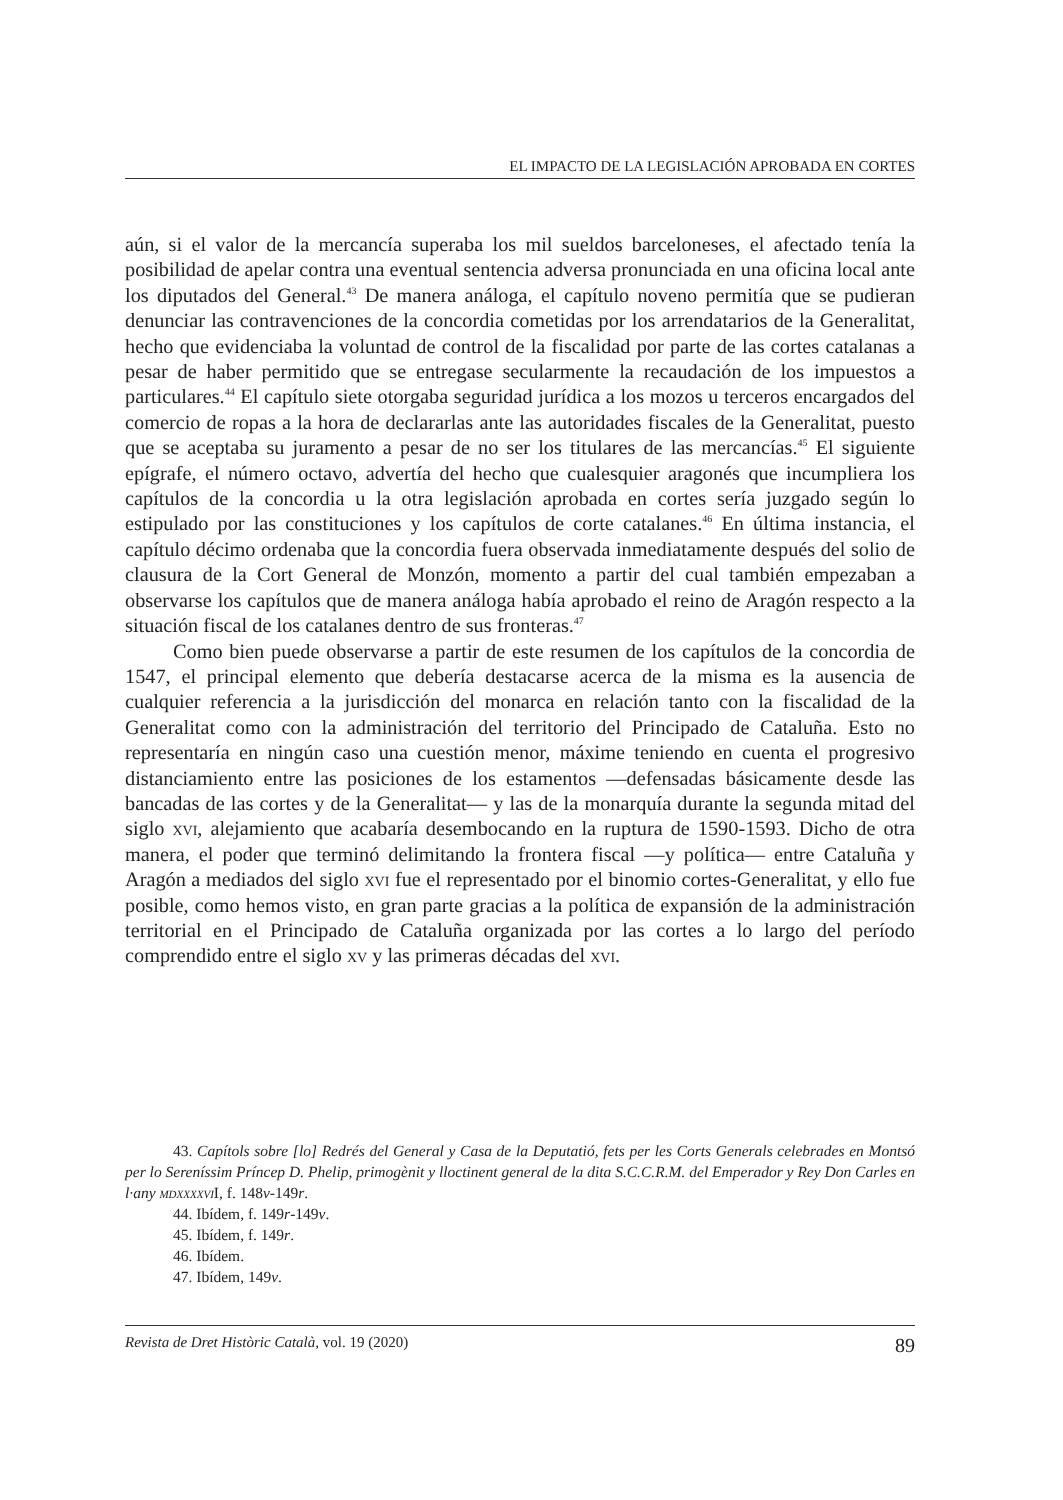EL IMPACTO DE LA LEGISLACIÓN APROBADA EN CORTES
aún, si el valor de la mercancía superaba los mil sueldos barceloneses, el afectado tenía la posibilidad de apelar contra una eventual sentencia adversa pronunciada en una oficina local ante los diputados del General.<sup>43</sup> De manera análoga, el capítulo noveno permitía que se pudieran denunciar las contravenciones de la concordia cometidas por los arrendatarios de la Generalitat, hecho que evidenciaba la voluntad de control de la fiscalidad por parte de las cortes catalanas a pesar de haber permitido que se entregase secularmente la recaudación de los impuestos a particulares.<sup>44</sup> El capítulo siete otorgaba seguridad jurídica a los mozos u terceros encargados del comercio de ropas a la hora de declararlas ante las autoridades fiscales de la Generalitat, puesto que se aceptaba su juramento a pesar de no ser los titulares de las mercancías.<sup>45</sup> El siguiente epígrafe, el número octavo, advertía del hecho que cualesquier aragonés que incumpliera los capítulos de la concordia u la otra legislación aprobada en cortes sería juzgado según lo estipulado por las constituciones y los capítulos de corte catalanes.<sup>46</sup> En última instancia, el capítulo décimo ordenaba que la concordia fuera observada inmediatamente después del solio de clausura de la Cort General de Monzón, momento a partir del cual también empezaban a observarse los capítulos que de manera análoga había aprobado el reino de Aragón respecto a la situación fiscal de los catalanes dentro de sus fronteras.<sup>47</sup>
Como bien puede observarse a partir de este resumen de los capítulos de la concordia de 1547, el principal elemento que debería destacarse acerca de la misma es la ausencia de cualquier referencia a la jurisdicción del monarca en relación tanto con la fiscalidad de la Generalitat como con la administración del territorio del Principado de Cataluña. Esto no representaría en ningún caso una cuestión menor, máxime teniendo en cuenta el progresivo distanciamiento entre las posiciones de los estamentos —defensadas básicamente desde las bancadas de las cortes y de la Generalitat— y las de la monarquía durante la segunda mitad del siglo xvi, alejamiento que acabaría desembocando en la ruptura de 1590-1593. Dicho de otra manera, el poder que terminó delimitando la frontera fiscal —y política— entre Cataluña y Aragón a mediados del siglo xvi fue el representado por el binomio cortes-Generalitat, y ello fue posible, como hemos visto, en gran parte gracias a la política de expansión de la administración territorial en el Principado de Cataluña organizada por las cortes a lo largo del período comprendido entre el siglo xv y las primeras décadas del xvi.
43. Capítols sobre [lo] Redrés del General y Casa de la Deputatió, fets per les Corts Generals celebrades en Montsó per lo Sereníssim Príncep D. Phelip, primogènit y lloctinent general de la dita S.C.C.R.M. del Emperador y Rey Don Carles en l·any mdxxxxvi I, f. 148v-149r.
44. Ibídem, f. 149r-149v.
45. Ibídem, f. 149r.
46. Ibídem.
47. Ibídem, 149v.
Revista de Dret Històric Català, vol. 19 (2020) 89